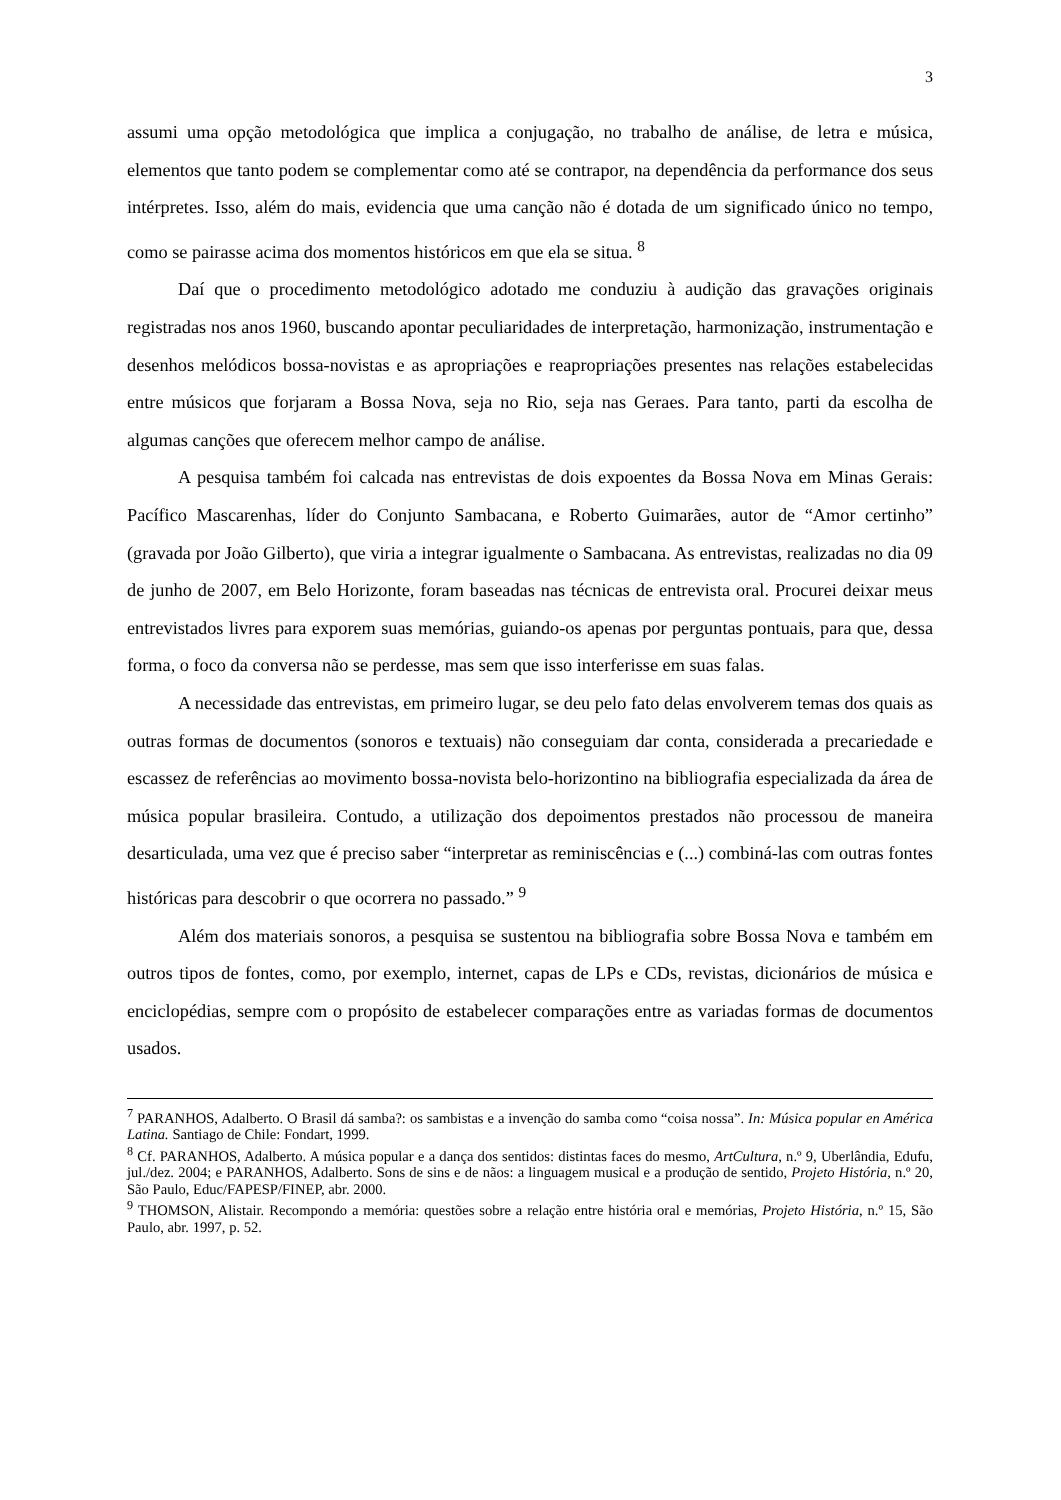3
assumi uma opção metodológica que implica a conjugação, no trabalho de análise, de letra e música, elementos que tanto podem se complementar como até se contrapor, na dependência da performance dos seus intérpretes. Isso, além do mais, evidencia que uma canção não é dotada de um significado único no tempo, como se pairasse acima dos momentos históricos em que ela se situa. <sup>8</sup>
Daí que o procedimento metodológico adotado me conduziu à audição das gravações originais registradas nos anos 1960, buscando apontar peculiaridades de interpretação, harmonização, instrumentação e desenhos melódicos bossa-novistas e as apropriações e reapropriações presentes nas relações estabelecidas entre músicos que forjaram a Bossa Nova, seja no Rio, seja nas Geraes. Para tanto, parti da escolha de algumas canções que oferecem melhor campo de análise.
A pesquisa também foi calcada nas entrevistas de dois expoentes da Bossa Nova em Minas Gerais: Pacífico Mascarenhas, líder do Conjunto Sambacana, e Roberto Guimarães, autor de “Amor certinho” (gravada por João Gilberto), que viria a integrar igualmente o Sambacana. As entrevistas, realizadas no dia 09 de junho de 2007, em Belo Horizonte, foram baseadas nas técnicas de entrevista oral. Procurei deixar meus entrevistados livres para exporem suas memórias, guiando-os apenas por perguntas pontuais, para que, dessa forma, o foco da conversa não se perdesse, mas sem que isso interferisse em suas falas.
A necessidade das entrevistas, em primeiro lugar, se deu pelo fato delas envolverem temas dos quais as outras formas de documentos (sonoros e textuais) não conseguiam dar conta, considerada a precariedade e escassez de referências ao movimento bossa-novista belo-horizontino na bibliografia especializada da área de música popular brasileira. Contudo, a utilização dos depoimentos prestados não processou de maneira desarticulada, uma vez que é preciso saber “interpretar as reminiscências e (...) combiná-las com outras fontes históricas para descobrir o que ocorrera no passado.” <sup>9</sup>
Além dos materiais sonoros, a pesquisa se sustentou na bibliografia sobre Bossa Nova e também em outros tipos de fontes, como, por exemplo, internet, capas de LPs e CDs, revistas, dicionários de música e enciclopédias, sempre com o propósito de estabelecer comparações entre as variadas formas de documentos usados.
<sup>7</sup> PARANHOS, Adalberto. O Brasil dá samba?: os sambistas e a invenção do samba como “coisa nossa”. In: Música popular en América Latina. Santiago de Chile: Fondart, 1999.
<sup>8</sup> Cf. PARANHOS, Adalberto. A música popular e a dança dos sentidos: distintas faces do mesmo, ArtCultura, n.º 9, Uberlândia, Edufu, jul./dez. 2004; e PARANHOS, Adalberto. Sons de sins e de nãos: a linguagem musical e a produção de sentido, Projeto História, n.º 20, São Paulo, Educ/FAPESP/FINEP, abr. 2000.
<sup>9</sup> THOMSON, Alistair. Recompondo a memória: questões sobre a relação entre história oral e memórias, Projeto História, n.º 15, São Paulo, abr. 1997, p. 52.